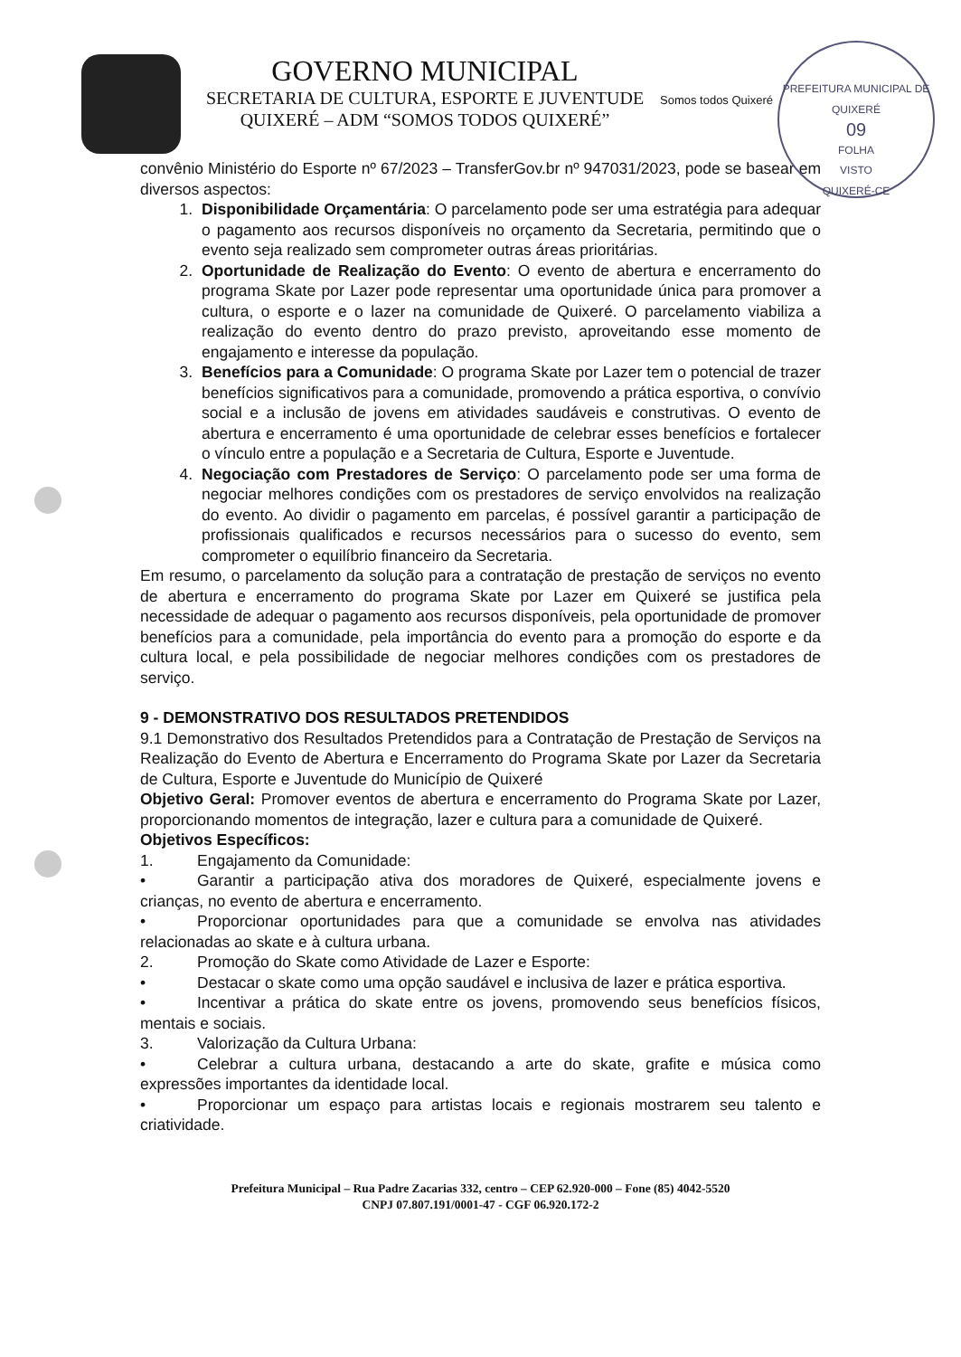PREFEITURA MUNICIPAL DE QUIXERÉ
09
FOLHA
VISTO
QUIXERÉ-CE
GOVERNO MUNICIPAL
SECRETARIA DE CULTURA, ESPORTE E JUVENTUDE
QUIXERÉ – ADM “SOMOS TODOS QUIXERÉ”
Somos todos Quixeré
convênio Ministério do Esporte nº 67/2023 – TransferGov.br nº 947031/2023, pode se basear em diversos aspectos:
1. Disponibilidade Orçamentária: O parcelamento pode ser uma estratégia para adequar o pagamento aos recursos disponíveis no orçamento da Secretaria, permitindo que o evento seja realizado sem comprometer outras áreas prioritárias.
2. Oportunidade de Realização do Evento: O evento de abertura e encerramento do programa Skate por Lazer pode representar uma oportunidade única para promover a cultura, o esporte e o lazer na comunidade de Quixeré. O parcelamento viabiliza a realização do evento dentro do prazo previsto, aproveitando esse momento de engajamento e interesse da população.
3. Benefícios para a Comunidade: O programa Skate por Lazer tem o potencial de trazer benefícios significativos para a comunidade, promovendo a prática esportiva, o convívio social e a inclusão de jovens em atividades saudáveis e construtivas. O evento de abertura e encerramento é uma oportunidade de celebrar esses benefícios e fortalecer o vínculo entre a população e a Secretaria de Cultura, Esporte e Juventude.
4. Negociação com Prestadores de Serviço: O parcelamento pode ser uma forma de negociar melhores condições com os prestadores de serviço envolvidos na realização do evento. Ao dividir o pagamento em parcelas, é possível garantir a participação de profissionais qualificados e recursos necessários para o sucesso do evento, sem comprometer o equilíbrio financeiro da Secretaria.
Em resumo, o parcelamento da solução para a contratação de prestação de serviços no evento de abertura e encerramento do programa Skate por Lazer em Quixeré se justifica pela necessidade de adequar o pagamento aos recursos disponíveis, pela oportunidade de promover benefícios para a comunidade, pela importância do evento para a promoção do esporte e da cultura local, e pela possibilidade de negociar melhores condições com os prestadores de serviço.
9 - DEMONSTRATIVO DOS RESULTADOS PRETENDIDOS
9.1 Demonstrativo dos Resultados Pretendidos para a Contratação de Prestação de Serviços na Realização do Evento de Abertura e Encerramento do Programa Skate por Lazer da Secretaria de Cultura, Esporte e Juventude do Município de Quixeré
Objetivo Geral: Promover eventos de abertura e encerramento do Programa Skate por Lazer, proporcionando momentos de integração, lazer e cultura para a comunidade de Quixeré.
Objetivos Específicos:
1. Engajamento da Comunidade:
• Garantir a participação ativa dos moradores de Quixeré, especialmente jovens e crianças, no evento de abertura e encerramento.
• Proporcionar oportunidades para que a comunidade se envolva nas atividades relacionadas ao skate e à cultura urbana.
2. Promoção do Skate como Atividade de Lazer e Esporte:
• Destacar o skate como uma opção saudável e inclusiva de lazer e prática esportiva.
• Incentivar a prática do skate entre os jovens, promovendo seus benefícios físicos, mentais e sociais.
3. Valorização da Cultura Urbana:
• Celebrar a cultura urbana, destacando a arte do skate, grafite e música como expressões importantes da identidade local.
• Proporcionar um espaço para artistas locais e regionais mostrarem seu talento e criatividade.
Prefeitura Municipal – Rua Padre Zacarias 332, centro – CEP 62.920-000 – Fone (85) 4042-5520
CNPJ 07.807.191/0001-47 - CGF 06.920.172-2